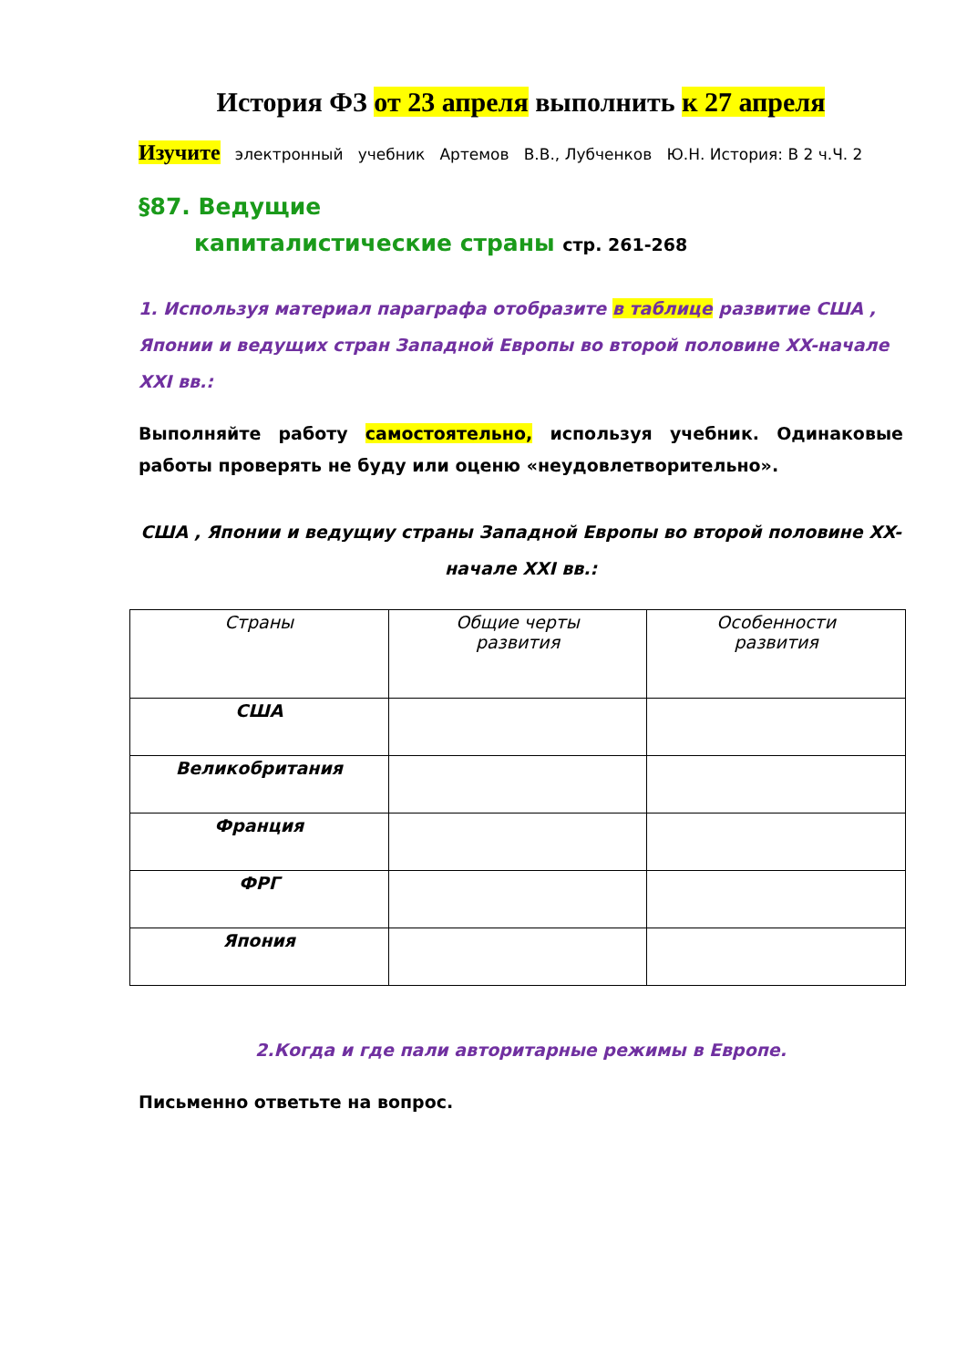История ФЗ от 23 апреля выполнить к 27 апреля
Изучите электронный учебник Артемов В.В., Лубченков Ю.Н. История: В 2 ч.Ч. 2
§87. Ведущие
капиталистические страны стр. 261-268
1. Используя материал параграфа отобразите в таблице развитие США , Японии и ведущих стран Западной Европы во второй половине XX-начале XXI вв.:
Выполняйте работу самостоятельно, используя учебник. Одинаковые работы проверять не буду или оценю «неудовлетворительно».
США , Японии и ведущиу страны Западной Европы во второй половине XX-начале XXI вв.:
| Страны | Общие черты развития | Особенности развития |
| США | | |
| Великобритания | | |
| Франция | | |
| ФРГ | | |
| Япония | | |
2.Когда и где пали авторитарные режимы в Европе.
Письменно ответьте на вопрос.